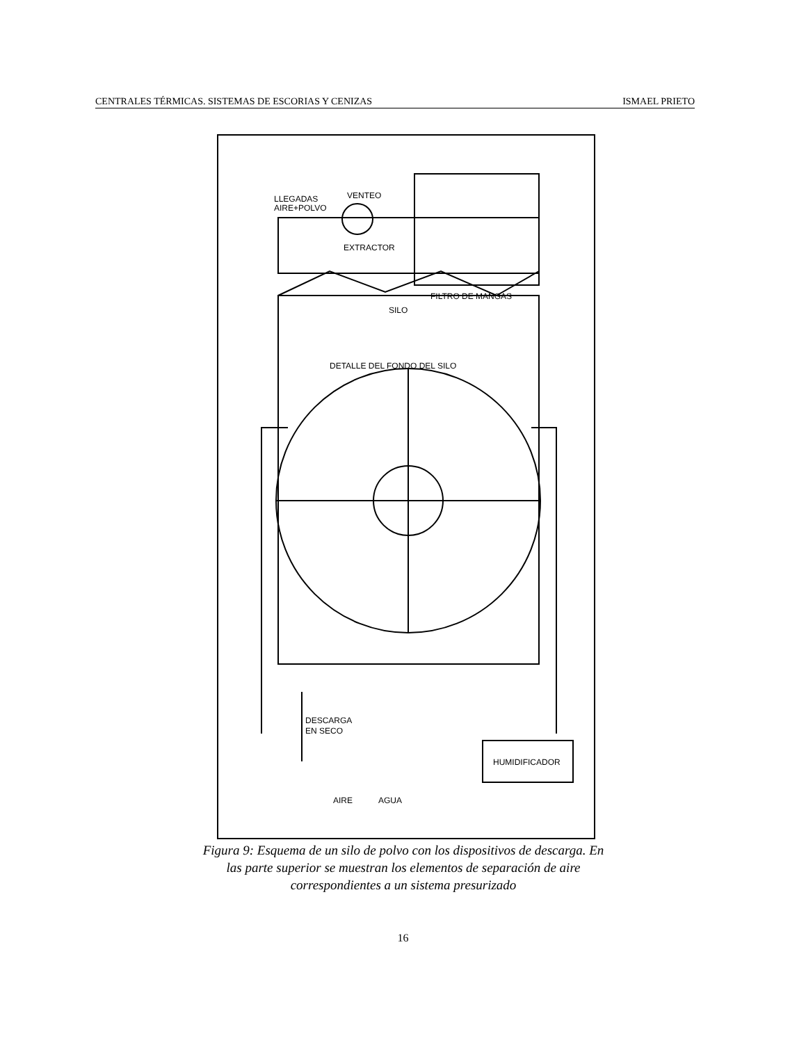CENTRALES TÉRMICAS. SISTEMAS DE ESCORIAS Y CENIZAS ISMAEL PRIETO
LLEGADAS
AIRE+POLVO
VENTEO
EXTRACTOR
FILTRO DE MANGAS
SILO
DETALLE DEL FONDO DEL SILO
DESCARGA
EN SECO
HUMIDIFICADOR
AIRE
AGUA
Figura 9: Esquema de un silo de polvo con los dispositivos de descarga. En las parte superior se muestran los elementos de separación de aire correspondientes a un sistema presurizado
16